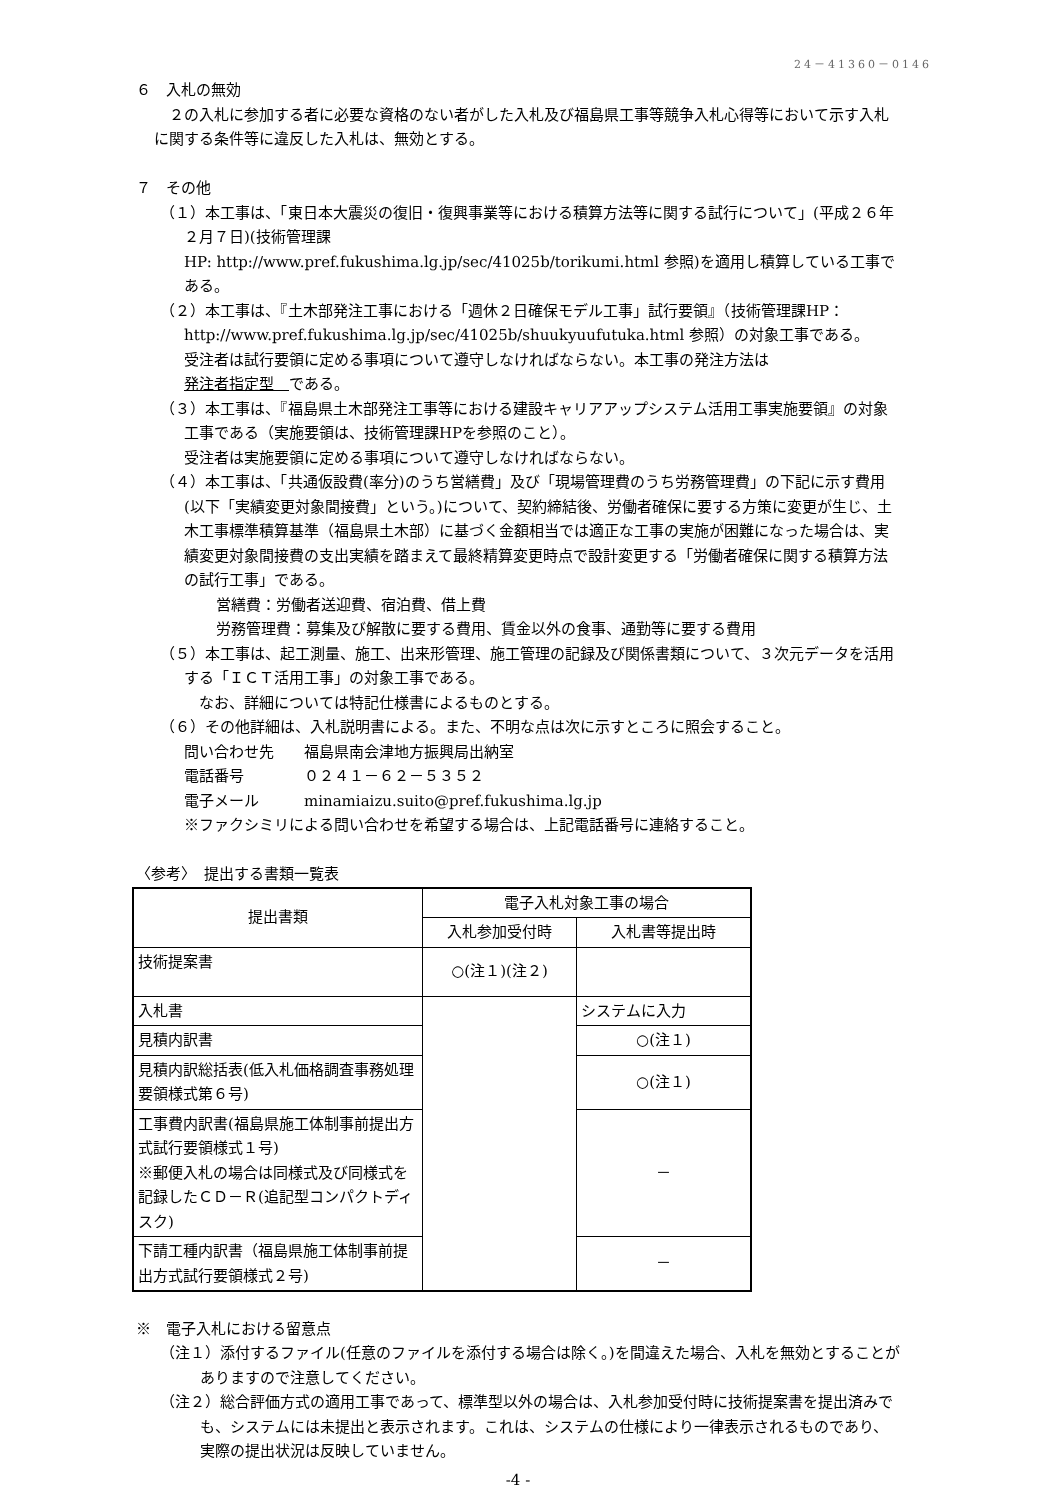24－41360－0146
６　入札の無効
　２の入札に参加する者に必要な資格のない者がした入札及び福島県工事等競争入札心得等において示す入札に関する条件等に違反した入札は、無効とする。
７　その他
（１）本工事は、「東日本大震災の復旧・復興事業等における積算方法等に関する試行について」(平成２６年２月７日)(技術管理課
HP: http://www.pref.fukushima.lg.jp/sec/41025b/torikumi.html 参照)を適用し積算している工事である。
（２）本工事は、『土木部発注工事における「週休２日確保モデル工事」試行要領』（技術管理課HP：http://www.pref.fukushima.lg.jp/sec/41025b/shuukyuufutuka.html 参照）の対象工事である。
受注者は試行要領に定める事項について遵守しなければならない。本工事の発注方法は
発注者指定型　である。
（３）本工事は、『福島県土木部発注工事等における建設キャリアアップシステム活用工事実施要領』の対象工事である（実施要領は、技術管理課HPを参照のこと）。
受注者は実施要領に定める事項について遵守しなければならない。
（４）本工事は、「共通仮設費(率分)のうち営繕費」及び「現場管理費のうち労務管理費」の下記に示す費用(以下「実績変更対象間接費」という。)について、契約締結後、労働者確保に要する方策に変更が生じ、土木工事標準積算基準（福島県土木部）に基づく金額相当では適正な工事の実施が困難になった場合は、実績変更対象間接費の支出実績を踏まえて最終精算変更時点で設計変更する「労働者確保に関する積算方法の試行工事」である。
営繕費：労働者送迎費、宿泊費、借上費
労務管理費：募集及び解散に要する費用、賃金以外の食事、通勤等に要する費用
（５）本工事は、起工測量、施工、出来形管理、施工管理の記録及び関係書類について、３次元データを活用する「ＩＣＴ活用工事」の対象工事である。
　なお、詳細については特記仕様書によるものとする。
（６）その他詳細は、入札説明書による。また、不明な点は次に示すところに照会すること。
問い合わせ先　　福島県南会津地方振興局出納室
電話番号　　　　０２４１－６２－５３５２
電子メール　　　minamiaizu.suito@pref.fukushima.lg.jp
※ファクシミリによる問い合わせを希望する場合は、上記電話番号に連絡すること。
〈参考〉　提出する書類一覧表
| 提出書類 | 電子入札対象工事の場合 | |
| --- | --- | --- |
| | 入札参加受付時 | 入札書等提出時 |
| 技術提案書 | ○(注１)(注２) | |
| 入札書 | | システムに入力 |
| 見積内訳書 | | ○(注１) |
| 見積内訳総括表(低入札価格調査事務処理要領様式第６号) | | ○(注１) |
| 工事費内訳書(福島県施工体制事前提出方式試行要領様式１号) ※郵便入札の場合は同様式及び同様式を記録したＣＤ－Ｒ(追記型コンパクトディスク) | | － |
| 下請工種内訳書（福島県施工体制事前提出方式試行要領様式２号) | | － |
※　電子入札における留意点
（注１）添付するファイル(任意のファイルを添付する場合は除く。)を間違えた場合、入札を無効とすることがありますので注意してください。
（注２）総合評価方式の適用工事であって、標準型以外の場合は、入札参加受付時に技術提案書を提出済みでも、システムには未提出と表示されます。これは、システムの仕様により一律表示されるものであり、実際の提出状況は反映していません。
-4 -